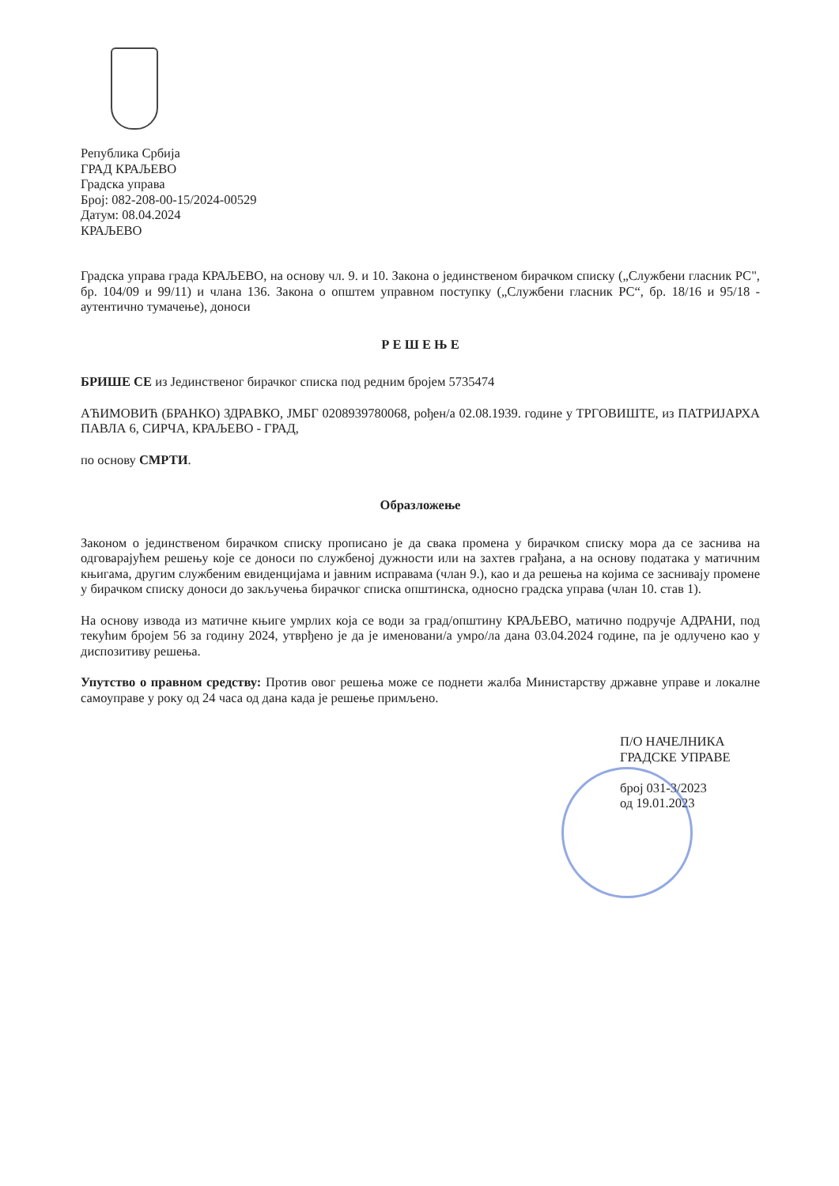Република Србија
ГРАД КРАЉЕВО
Градска управа
Број: 082-208-00-15/2024-00529
Датум: 08.04.2024
КРАЉЕВО
Градска управа града КРАЉЕВО, на основу чл. 9. и 10. Закона о јединственом бирачком списку („Службени гласник РС", бр. 104/09 и 99/11) и члана 136. Закона о општем управном поступку („Службени гласник РС“, бр. 18/16 и 95/18 - аутентично тумачење), доноси
Р Е Ш Е Њ Е
БРИШЕ СЕ из Јединственог бирачког списка под редним бројем 5735474
АЋИМОВИЋ (БРАНКО) ЗДРАВКО, ЈМБГ 0208939780068, рођен/а 02.08.1939. године у ТРГОВИШТЕ, из ПАТРИЈАРХА ПАВЛА 6, СИРЧА, КРАЉЕВО - ГРАД,
по основу СМРТИ.
Образложење
Законом о јединственом бирачком списку прописано је да свака промена у бирачком списку мора да се заснива на одговарајућем решењу које се доноси по службеној дужности или на захтев грађана, а на основу података у матичним књигама, другим службеним евиденцијама и јавним исправама (члан 9.), као и да решења на којима се заснивају промене у бирачком списку доноси до закључења бирачког списка општинска, односно градска управа (члан 10. став 1).
На основу извода из матичне књиге умрлих која се води за град/општину КРАЉЕВО, матично подручје АДРАНИ, под текућим бројем 56 за годину 2024, утврђено је да је именовани/а умро/ла дана 03.04.2024 године, па је одлучено као у диспозитиву решења.
Упутство о правном средству: Против овог решења може се поднети жалба Министарству државне управе и локалне самоуправе у року од 24 часа од дана када је решење примљено.
П/О НАЧЕЛНИКА
ГРАДСКЕ УПРАВЕ
број 031-3/2023
од 19.01.2023